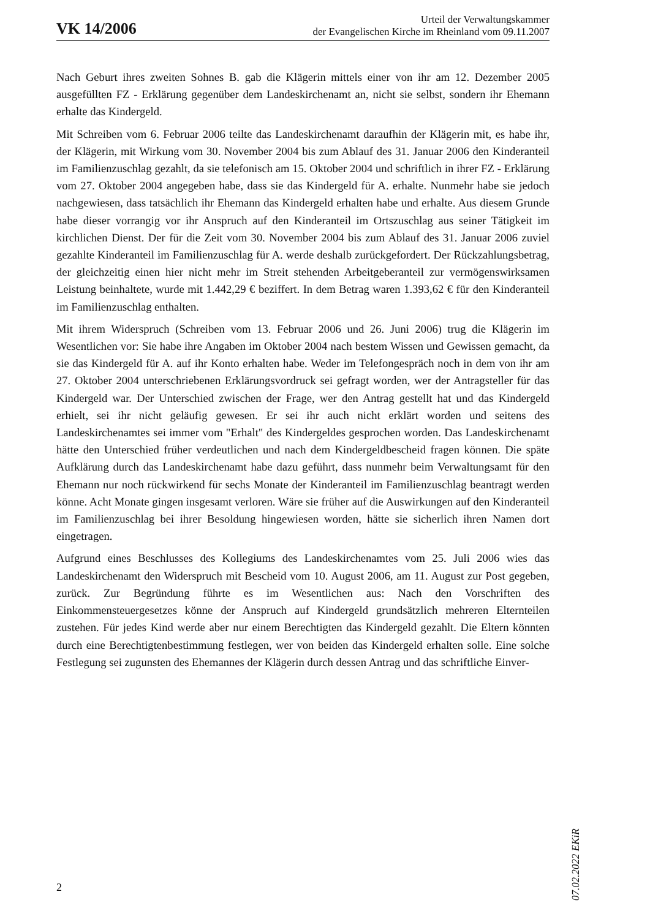VK 14/2006
Urteil der Verwaltungskammer
der Evangelischen Kirche im Rheinland vom 09.11.2007
Nach Geburt ihres zweiten Sohnes B. gab die Klägerin mittels einer von ihr am 12. Dezember 2005 ausgefüllten FZ - Erklärung gegenüber dem Landeskirchenamt an, nicht sie selbst, sondern ihr Ehemann erhalte das Kindergeld.
Mit Schreiben vom 6. Februar 2006 teilte das Landeskirchenamt daraufhin der Klägerin mit, es habe ihr, der Klägerin, mit Wirkung vom 30. November 2004 bis zum Ablauf des 31. Januar 2006 den Kinderanteil im Familienzuschlag gezahlt, da sie telefonisch am 15. Oktober 2004 und schriftlich in ihrer FZ - Erklärung vom 27. Oktober 2004 angegeben habe, dass sie das Kindergeld für A. erhalte. Nunmehr habe sie jedoch nachgewiesen, dass tatsächlich ihr Ehemann das Kindergeld erhalten habe und erhalte. Aus diesem Grunde habe dieser vorrangig vor ihr Anspruch auf den Kinderanteil im Ortszuschlag aus seiner Tätigkeit im kirchlichen Dienst. Der für die Zeit vom 30. November 2004 bis zum Ablauf des 31. Januar 2006 zuviel gezahlte Kinderanteil im Familienzuschlag für A. werde deshalb zurückgefordert. Der Rückzahlungsbetrag, der gleichzeitig einen hier nicht mehr im Streit stehenden Arbeitgeberanteil zur vermögenswirksamen Leistung beinhaltete, wurde mit 1.442,29 € beziffert. In dem Betrag waren 1.393,62 € für den Kinderanteil im Familienzuschlag enthalten.
Mit ihrem Widerspruch (Schreiben vom 13. Februar 2006 und 26. Juni 2006) trug die Klägerin im Wesentlichen vor: Sie habe ihre Angaben im Oktober 2004 nach bestem Wissen und Gewissen gemacht, da sie das Kindergeld für A. auf ihr Konto erhalten habe. Weder im Telefongespräch noch in dem von ihr am 27. Oktober 2004 unterschriebenen Erklärungsvordruck sei gefragt worden, wer der Antragsteller für das Kindergeld war. Der Unterschied zwischen der Frage, wer den Antrag gestellt hat und das Kindergeld erhielt, sei ihr nicht geläufig gewesen. Er sei ihr auch nicht erklärt worden und seitens des Landeskirchenamtes sei immer vom "Erhalt" des Kindergeldes gesprochen worden. Das Landeskirchenamt hätte den Unterschied früher verdeutlichen und nach dem Kindergeldbescheid fragen können. Die späte Aufklärung durch das Landeskirchenamt habe dazu geführt, dass nunmehr beim Verwaltungsamt für den Ehemann nur noch rückwirkend für sechs Monate der Kinderanteil im Familienzuschlag beantragt werden könne. Acht Monate gingen insgesamt verloren. Wäre sie früher auf die Auswirkungen auf den Kinderanteil im Familienzuschlag bei ihrer Besoldung hingewiesen worden, hätte sie sicherlich ihren Namen dort eingetragen.
Aufgrund eines Beschlusses des Kollegiums des Landeskirchenamtes vom 25. Juli 2006 wies das Landeskirchenamt den Widerspruch mit Bescheid vom 10. August 2006, am 11. August zur Post gegeben, zurück. Zur Begründung führte es im Wesentlichen aus: Nach den Vorschriften des Einkommensteuergesetzes könne der Anspruch auf Kindergeld grundsätzlich mehreren Elternteilen zustehen. Für jedes Kind werde aber nur einem Berechtigten das Kindergeld gezahlt. Die Eltern könnten durch eine Berechtigtenbestimmung festlegen, wer von beiden das Kindergeld erhalten solle. Eine solche Festlegung sei zugunsten des Ehemannes der Klägerin durch dessen Antrag und das schriftliche Einver-
07.02.2022 EKiR
2